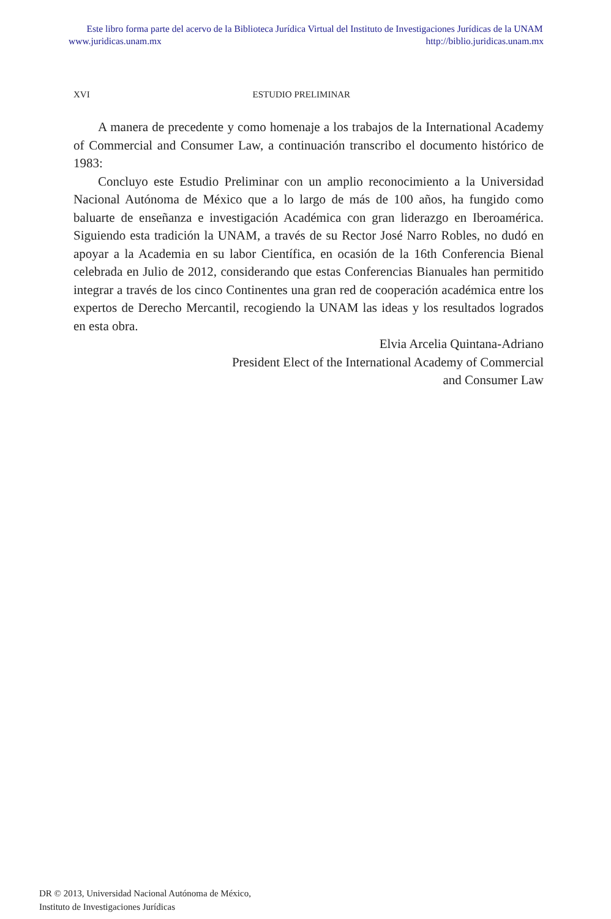Este libro forma parte del acervo de la Biblioteca Jurídica Virtual del Instituto de Investigaciones Jurídicas de la UNAM
www.juridicas.unam.mx http://biblio.juridicas.unam.mx
XVI ESTUDIO PRELIMINAR
A manera de precedente y como homenaje a los trabajos de la International Academy of Commercial and Consumer Law, a continuación transcribo el documento histórico de 1983:
Concluyo este Estudio Preliminar con un amplio reconocimiento a la Universidad Nacional Autónoma de México que a lo largo de más de 100 años, ha fungido como baluarte de enseñanza e investigación Académica con gran liderazgo en Iberoamérica. Siguiendo esta tradición la UNAM, a través de su Rector José Narro Robles, no dudó en apoyar a la Academia en su labor Científica, en ocasión de la 16th Conferencia Bienal celebrada en Julio de 2012, considerando que estas Conferencias Bianuales han permitido integrar a través de los cinco Continentes una gran red de cooperación académica entre los expertos de Derecho Mercantil, recogiendo la UNAM las ideas y los resultados logrados en esta obra.
Elvia Arcelia Quintana-Adriano
President Elect of the International Academy of Commercial
and Consumer Law
DR © 2013, Universidad Nacional Autónoma de México,
Instituto de Investigaciones Jurídicas